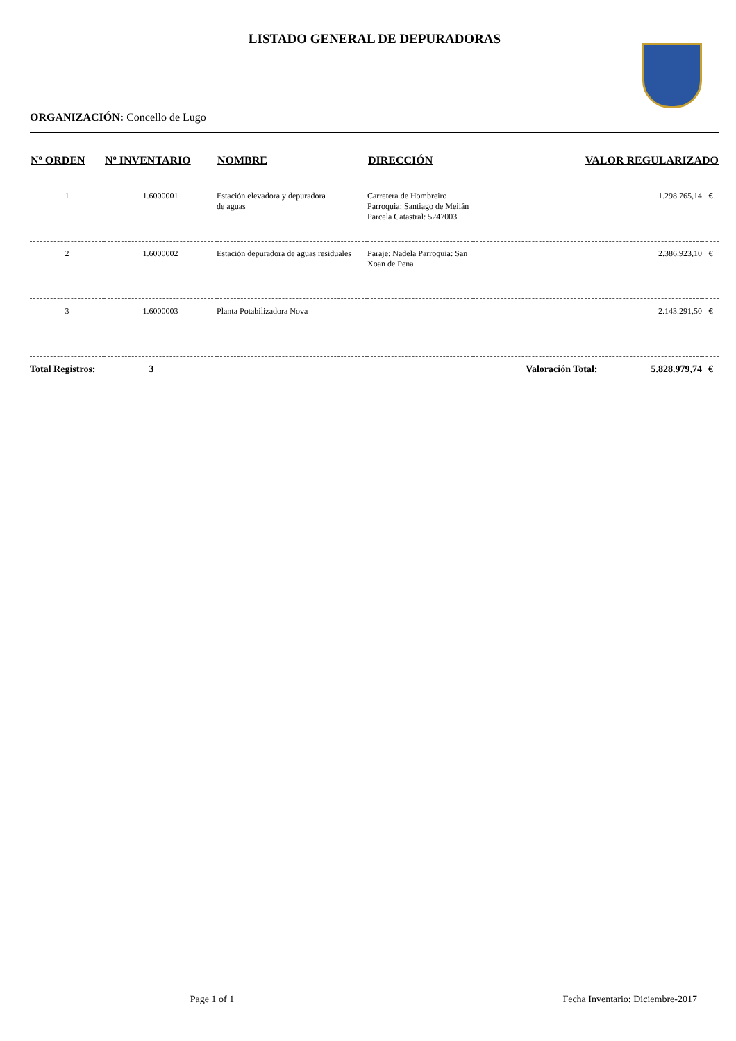LISTADO GENERAL DE DEPURADORAS
ORGANIZACIÓN: Concello de Lugo
| Nº ORDEN | Nº INVENTARIO | NOMBRE | DIRECCIÓN | VALOR REGULARIZADO | |
| --- | --- | --- | --- | --- | --- |
| 1 | 1.6000001 | Estación elevadora y depuradora de aguas | Carretera de Hombreiro Parroquia: Santiago de Meilán Parcela Catastral: 5247003 | 1.298.765,14 | € |
| 2 | 1.6000002 | Estación depuradora de aguas residuales | Paraje: Nadela Parroquia: San Xoan de Pena | 2.386.923,10 | € |
| 3 | 1.6000003 | Planta Potabilizadora Nova | | 2.143.291,50 | € |
| Total Registros: 3 | | | Valoración Total: 5.828.979,74 | | € |
Page 1 of 1 Fecha Inventario: Diciembre-2017